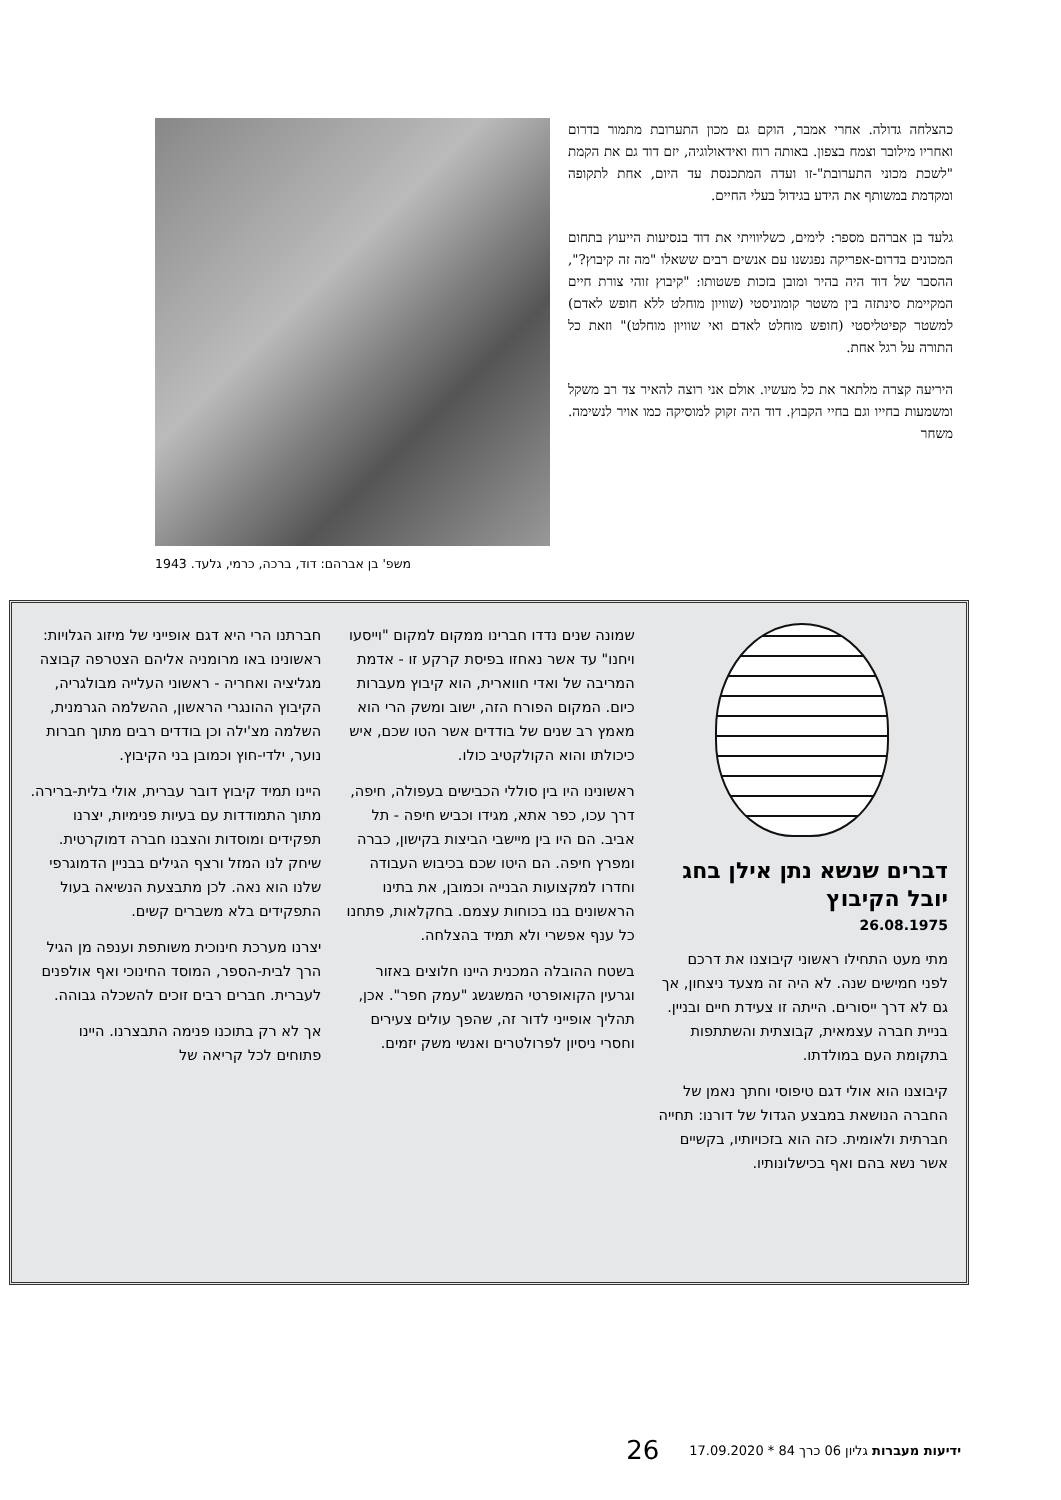כהצלחה גדולה. אחרי אמבר, הוקם גם מכון התערובת מתמור בדרום ואחריו מילובר וצמח בצפון. באותה רוח ואידאולוגיה, יזם דוד גם את הקמת "לשכת מכוני התערובת"-זו ועדה המתכנסת עד היום, אחת לתקופה ומקדמת במשותף את הידע בגידול בעלי החיים.
גלעד בן אברהם מספר: לימים, כשליוויתי את דוד בנסיעות הייעוץ בתחום המכונים בדרום-אפריקה נפגשנו עם אנשים רבים ששאלו "מה זה קיבוץ?", ההסבר של דוד היה בהיר ומובן בזכות פשטותו: "קיבוץ זוהי צורת חיים המקיימת סינתזה בין משטר קומוניסטי (שוויון מוחלט ללא חופש לאדם) למשטר קפיטליסטי (חופש מוחלט לאדם ואי שוויון מוחלט)" וזאת כל התורה על רגל אחת.
היריעה קצרה מלתאר את כל מעשיו. אולם אני רוצה להאיר צד רב משקל ומשמעות בחייו וגם בחיי הקבוץ. דוד היה זקוק למוסיקה כמו אויר לנשימה. משחר
משפ' בן אברהם: דוד, ברכה, כרמי, גלעד. 1943
דברים שנשא נתן אילן בחג יובל הקיבוץ
26.08.1975
מתי מעט התחילו ראשוני קיבוצנו את דרכם לפני חמישים שנה. לא היה זה מצעד ניצחון, אך גם לא דרך ייסורים. הייתה זו צעידת חיים ובניין. בניית חברה עצמאית, קבוצתית והשתתפות בתקומת העם במולדתו.
קיבוצנו הוא אולי דגם טיפוסי וחתך נאמן של החברה הנושאת במבצע הגדול של דורנו: תחייה חברתית ולאומית. כזה הוא בזכויותיו, בקשיים אשר נשא בהם ואף בכישלונותיו.
שמונה שנים נדדו חברינו ממקום למקום "וייסעו ויחנו" עד אשר נאחזו בפיסת קרקע זו - אדמת המריבה של ואדי חווארית, הוא קיבוץ מעברות כיום. המקום הפורח הזה, ישוב ומשק הרי הוא מאמץ רב שנים של בודדים אשר הטו שכם, איש כיכולתו והוא הקולקטיב כולו.
ראשונינו היו בין סוללי הכבישים בעפולה, חיפה, דרך עכו, כפר אתא, מגידו וכביש חיפה - תל אביב. הם היו בין מיישבי הביצות בקישון, כברה ומפרץ חיפה. הם היטו שכם בכיבוש העבודה וחדרו למקצועות הבנייה וכמובן, את בתינו הראשונים בנו בכוחות עצמם. בחקלאות, פתחנו כל ענף אפשרי ולא תמיד בהצלחה.
בשטח ההובלה המכנית היינו חלוצים באזור וגרעין הקואופרטי המשגשג "עמק חפר". אכן, תהליך אופייני לדור זה, שהפך עולים צעירים וחסרי ניסיון לפרולטרים ואנשי משק יזמים.
חברתנו הרי היא דגם אופייני של מיזוג הגלויות: ראשונינו באו מרומניה אליהם הצטרפה קבוצה מגליציה ואחריה - ראשוני העלייה מבולגריה, הקיבוץ ההונגרי הראשון, ההשלמה הגרמנית, השלמה מצ'ילה וכן בודדים רבים מתוך חברות נוער, ילדי-חוץ וכמובן בני הקיבוץ.
היינו תמיד קיבוץ דובר עברית, אולי בלית-ברירה. מתוך התמודדות עם בעיות פנימיות, יצרנו תפקידים ומוסדות והצבנו חברה דמוקרטית. שיחק לנו המזל ורצף הגילים בבניין הדמוגרפי שלנו הוא נאה. לכן מתבצעת הנשיאה בעול התפקידים בלא משברים קשים.
יצרנו מערכת חינוכית משותפת וענפה מן הגיל הרך לבית-הספר, המוסד החינוכי ואף אולפנים לעברית. חברים רבים זוכים להשכלה גבוהה.
אך לא רק בתוכנו פנימה התבצרנו. היינו פתוחים לכל קריאה של
ידיעות מעברות גליון 06 כרך 84 * 17.09.2020 26